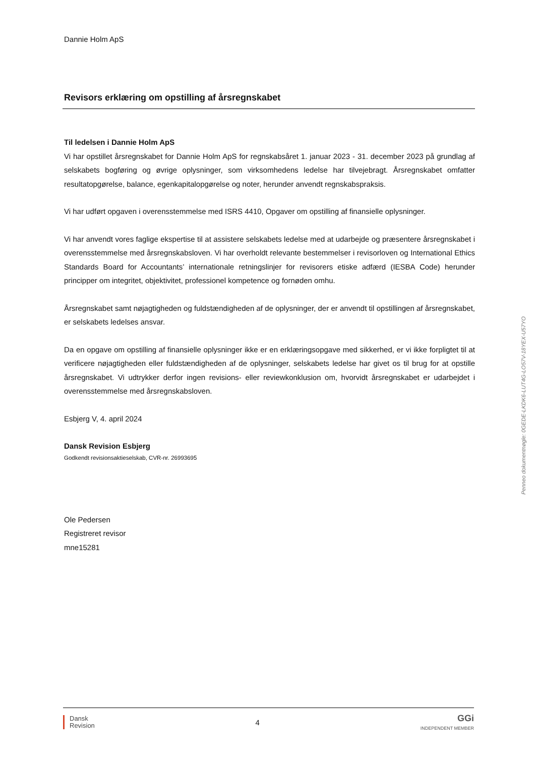Dannie Holm ApS
Revisors erklæring om opstilling af årsregnskabet
Til ledelsen i Dannie Holm ApS
Vi har opstillet årsregnskabet for Dannie Holm ApS for regnskabsåret 1. januar 2023 - 31. december 2023 på grundlag af selskabets bogføring og øvrige oplysninger, som virksomhedens ledelse har tilvejebragt. Årsregnskabet omfatter resultatopgørelse, balance, egenkapitalopgørelse og noter, herunder anvendt regnskabspraksis.
Vi har udført opgaven i overensstemmelse med ISRS 4410, Opgaver om opstilling af finansielle oplysninger.
Vi har anvendt vores faglige ekspertise til at assistere selskabets ledelse med at udarbejde og præsentere årsregnskabet i overensstemmelse med årsregnskabsloven. Vi har overholdt relevante bestemmelser i revisorloven og International Ethics Standards Board for Accountants’ internationale retningslinjer for revisorers etiske adfærd (IESBA Code) herunder principper om integritet, objektivitet, professionel kompetence og fornøden omhu.
Årsregnskabet samt nøjagtigheden og fuldstændigheden af de oplysninger, der er anvendt til opstillingen af årsregnskabet, er selskabets ledelses ansvar.
Da en opgave om opstilling af finansielle oplysninger ikke er en erklæringsopgave med sikkerhed, er vi ikke forpligtet til at verificere nøjagtigheden eller fuldstændigheden af de oplysninger, selskabets ledelse har givet os til brug for at opstille årsregnskabet. Vi udtrykker derfor ingen revisions- eller reviewkonklusion om, hvorvidt årsregnskabet er udarbejdet i overensstemmelse med årsregnskabsloven.
Esbjerg V, 4. april 2024
Dansk Revision Esbjerg
Godkendt revisionsaktieselskab, CVR-nr. 26993695
Ole Pedersen
Registreret revisor
mne15281
Penneo dokumentnøgle: 0GEDE-LKDK6-LUT4G-LO57V-18YEX-U57YO
Dansk
Revision
4
GGi
INDEPENDENT MEMBER